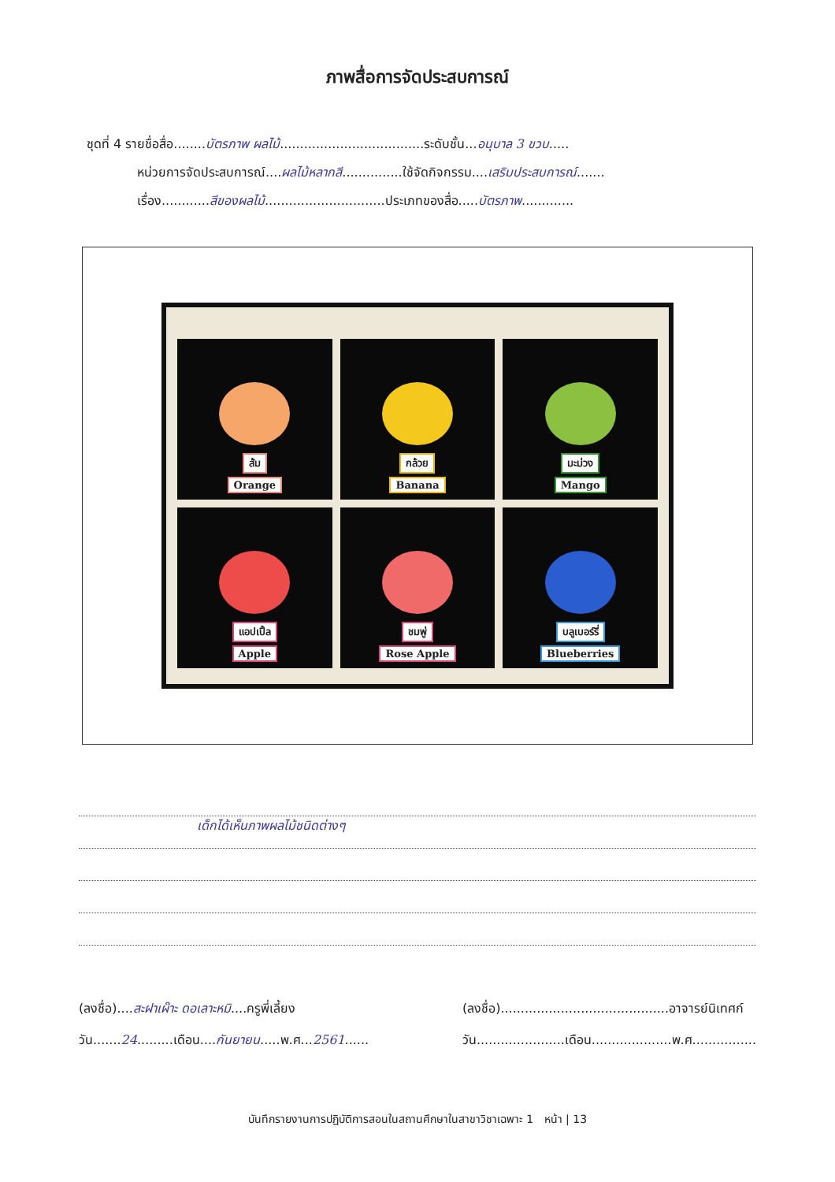ภาพสื่อการจัดประสบการณ์
ชุดที่ 4 รายชื่อสื่อ........บัตรภาพ ผลไม้....................................ระดับชั้น...อนุบาล 3 ขวบ.....
หน่วยการจัดประสบการณ์....ผลไม้หลากสี...............ใช้จัดกิจกรรม....เสริมประสบการณ์.......
เรื่อง............สีของผลไม้..............................ประเภทของสื่อ.....บัตรภาพ.............
ส้ม
Orange
กล้วย
Banana
มะม่วง
Mango
แอปเปิ้ล
Apple
ชมพู่
Rose Apple
บลูเบอร์รี่
Blueberries
เด็กได้เห็นภาพผลไม้ชนิดต่างๆ
(ลงชื่อ)....สะฝาเผ๊าะ ดอเลาะหมิ....ครูพี่เลี้ยง
วัน.......24.........เดือน....กันยายน.....พ.ศ...2561......
(ลงชื่อ)..........................................อาจารย์นิเทศก์
วัน......................เดือน....................พ.ศ................
บันทึกรายงานการปฏิบัติการสอนในสถานศึกษาในสาขาวิชาเฉพาะ 1 หน้า | 13